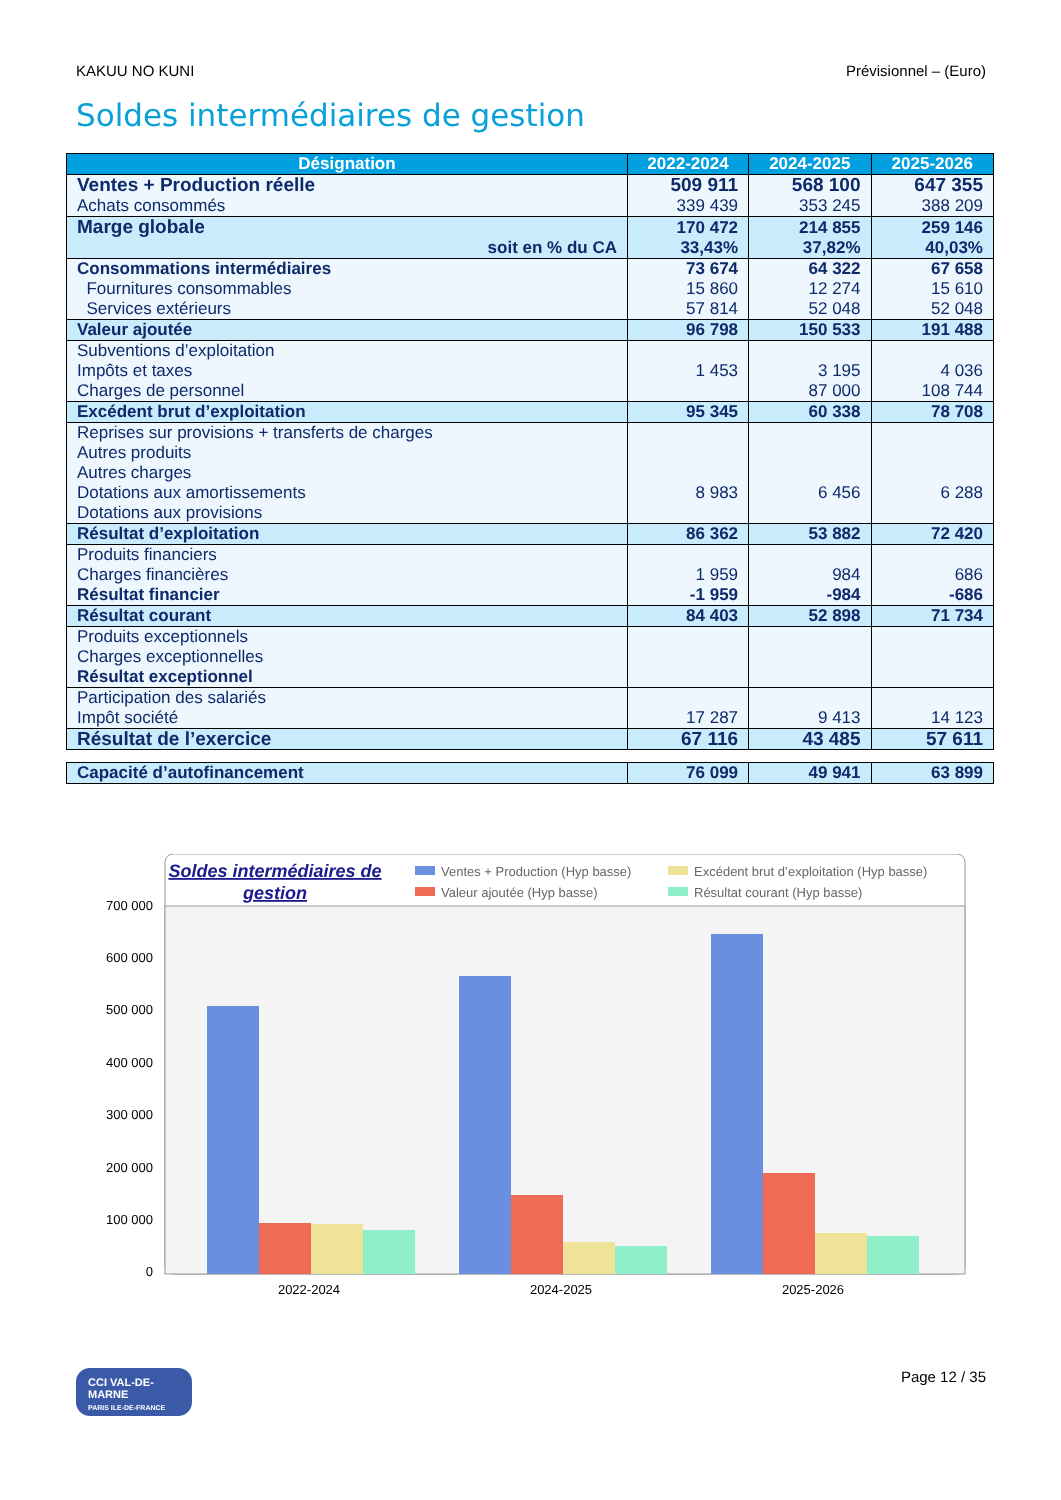KAKUU NO KUNI Prévisionnel – (Euro)
Soldes intermédiaires de gestion
| Désignation | 2022-2024 | 2024-2025 | 2025-2026 |
| --- | --- | --- | --- |
| Ventes + Production réelle Achats consommés | 509 911 339 439 | 568 100 353 245 | 647 355 388 209 |
| Marge globale soit en % du CA | 170 472 33,43% | 214 855 37,82% | 259 146 40,03% |
| Consommations intermédiaires Fournitures consommables Services extérieurs | 73 674 15 860 57 814 | 64 322 12 274 52 048 | 67 658 15 610 52 048 |
| Valeur ajoutée | 96 798 | 150 533 | 191 488 |
| Subventions d’exploitation Impôts et taxes Charges de personnel | 1 453 | 3 195 87 000 | 4 036 108 744 |
| Excédent brut d’exploitation | 95 345 | 60 338 | 78 708 |
| Reprises sur provisions + transferts de charges Autres produits Autres charges Dotations aux amortissements Dotations aux provisions | 8 983 | 6 456 | 6 288 |
| Résultat d’exploitation | 86 362 | 53 882 | 72 420 |
| Produits financiers Charges financières Résultat financier | 1 959 -1 959 | 984 -984 | 686 -686 |
| Résultat courant | 84 403 | 52 898 | 71 734 |
| Produits exceptionnels Charges exceptionnelles Résultat exceptionnel | | | |
| Participation des salariés Impôt société | 17 287 | 9 413 | 14 123 |
| Résultat de l’exercice | 67 116 | 43 485 | 57 611 |
| Capacité d’autofinancement | 76 099 | 49 941 | 63 899 |
Soldes intermédiaires de
gestion
Ventes + Production (Hyp basse)
Valeur ajoutée (Hyp basse)
Excédent brut d’exploitation (Hyp basse)
Résultat courant (Hyp basse)
700 000
600 000
500 000
400 000
300 000
200 000
100 000
0
2022-2024
2024-2025
2025-2026
CCI VAL-DE-MARNE
PARIS ILE-DE-FRANCE
Page 12 / 35